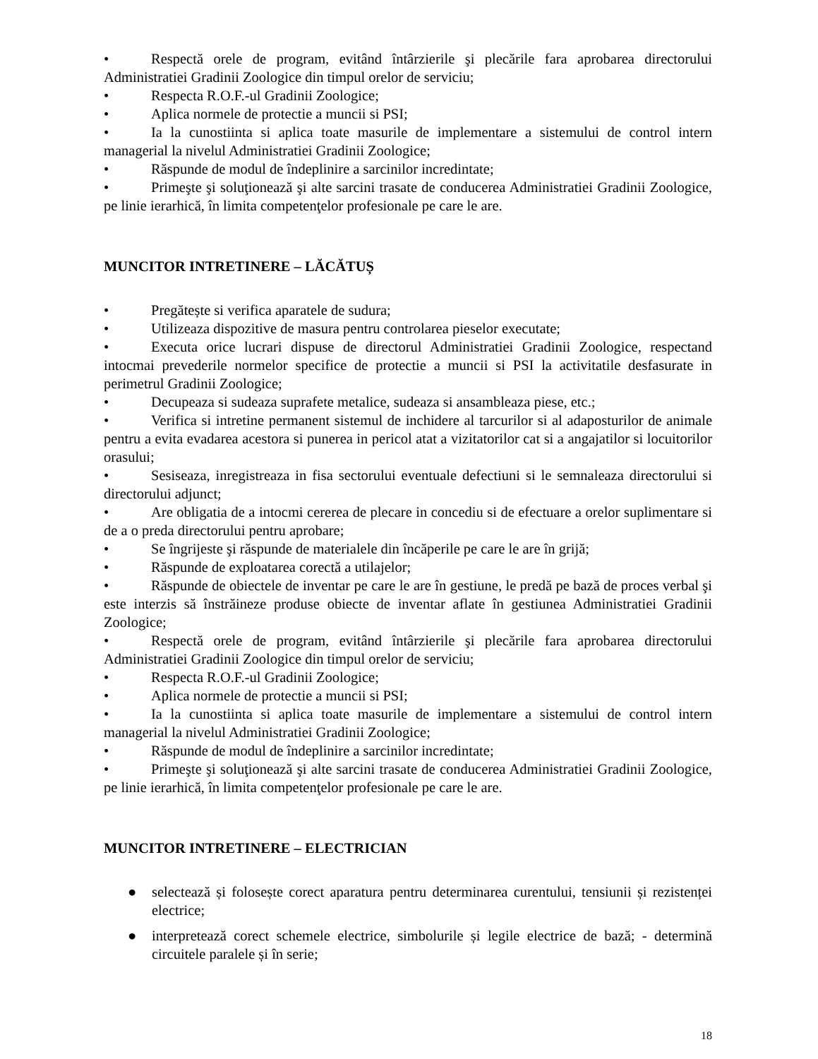• Respectă orele de program, evitând întârzierile şi plecările fara aprobarea directorului Administratiei Gradinii Zoologice din timpul orelor de serviciu;
• Respecta R.O.F.-ul Gradinii Zoologice;
• Aplica normele de protectie a muncii si PSI;
• Ia la cunostiinta si aplica toate masurile de implementare a sistemului de control intern managerial la nivelul Administratiei Gradinii Zoologice;
• Răspunde de modul de îndeplinire a sarcinilor incredintate;
• Primeşte şi soluţionează şi alte sarcini trasate de conducerea Administratiei Gradinii Zoologice, pe linie ierarhică, în limita competenţelor profesionale pe care le are.
MUNCITOR INTRETINERE – LĂCĂTUȘ
• Pregătește si verifica aparatele de sudura;
• Utilizeaza dispozitive de masura pentru controlarea pieselor executate;
• Executa orice lucrari dispuse de directorul Administratiei Gradinii Zoologice, respectand intocmai prevederile normelor specifice de protectie a muncii si PSI la activitatile desfasurate in perimetrul Gradinii Zoologice;
• Decupeaza si sudeaza suprafete metalice, sudeaza si ansambleaza piese, etc.;
• Verifica si intretine permanent sistemul de inchidere al tarcurilor si al adaposturilor de animale pentru a evita evadarea acestora si punerea in pericol atat a vizitatorilor cat si a angajatilor si locuitorilor orasului;
• Sesiseaza, inregistreaza in fisa sectorului eventuale defectiuni si le semnaleaza directorului si directorului adjunct;
• Are obligatia de a intocmi cererea de plecare in concediu si de efectuare a orelor suplimentare si de a o preda directorului pentru aprobare;
• Se îngrijeste şi răspunde de materialele din încăperile pe care le are în grijă;
• Răspunde de exploatarea corectă a utilajelor;
• Răspunde de obiectele de inventar pe care le are în gestiune, le predă pe bază de proces verbal şi este interzis să înstrăineze produse obiecte de inventar aflate în gestiunea Administratiei Gradinii Zoologice;
• Respectă orele de program, evitând întârzierile şi plecările fara aprobarea directorului Administratiei Gradinii Zoologice din timpul orelor de serviciu;
• Respecta R.O.F.-ul Gradinii Zoologice;
• Aplica normele de protectie a muncii si PSI;
• Ia la cunostiinta si aplica toate masurile de implementare a sistemului de control intern managerial la nivelul Administratiei Gradinii Zoologice;
• Răspunde de modul de îndeplinire a sarcinilor incredintate;
• Primeşte şi soluţionează şi alte sarcini trasate de conducerea Administratiei Gradinii Zoologice, pe linie ierarhică, în limita competenţelor profesionale pe care le are.
MUNCITOR INTRETINERE – ELECTRICIAN
● selectează și folosește corect aparatura pentru determinarea curentului, tensiunii și rezistenței electrice;
● interpretează corect schemele electrice, simbolurile și legile electrice de bază; - determină circuitele paralele și în serie;
18